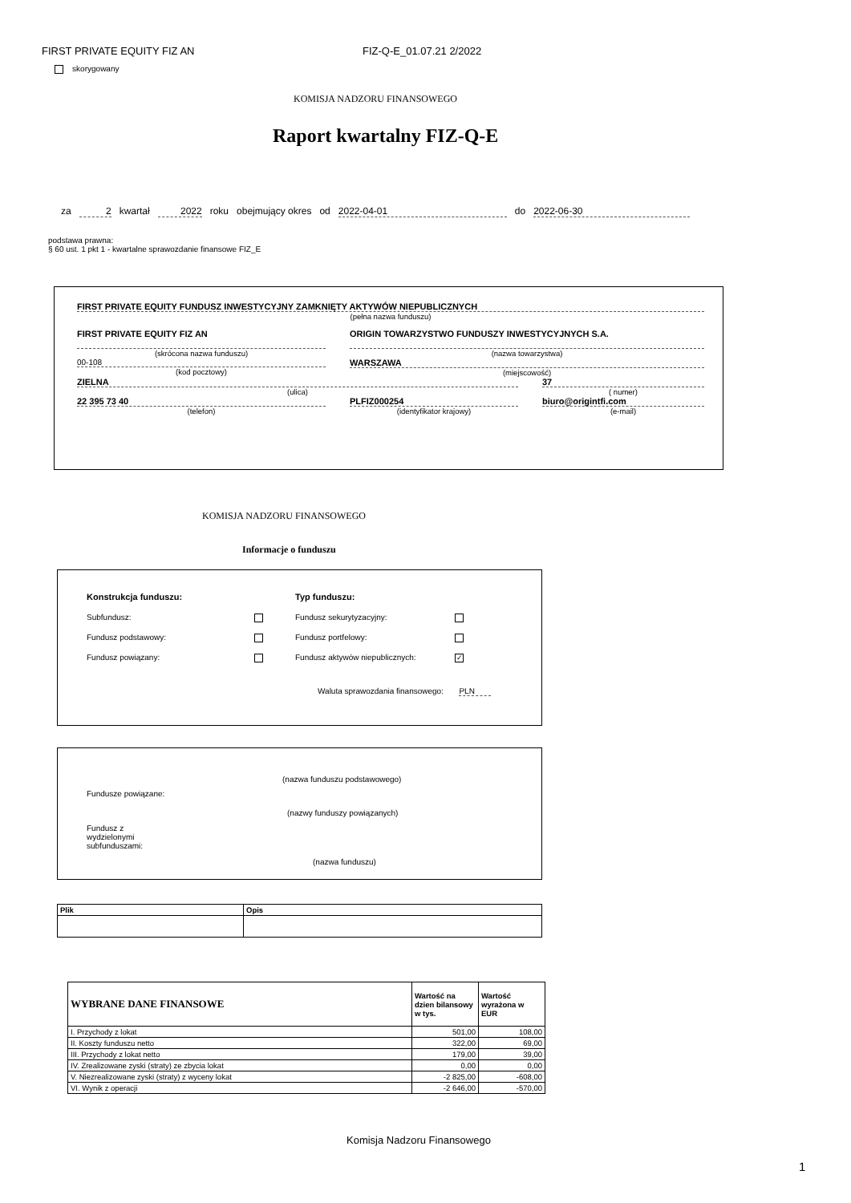FIRST PRIVATE EQUITY FIZ AN FIZ-Q-E_01.07.21 2/2022
skorygowany
KOMISJA NADZORU FINANSOWEGO
Raport kwartalny FIZ-Q-E
za 2 kwartał 2022 roku obejmujący okres od 2022-04-01 do 2022-06-30
podstawa prawna:
§ 60 ust. 1 pkt 1 - kwartalne sprawozdanie finansowe FIZ_E
FIRST PRIVATE EQUITY FUNDUSZ INWESTYCYJNY ZAMKNIĘTY AKTYWÓW NIEPUBLICZNYCH
(pełna nazwa funduszu)
FIRST PRIVATE EQUITY FIZ AN
(skrócona nazwa funduszu)
00-108
(kod pocztowy)
ORIGIN TOWARZYSTWO FUNDUSZY INWESTYCYJNYCH S.A.
(nazwa towarzystwa)
WARSZAWA
(miejscowość)
ZIELNA
(ulica)
37
( numer)
22 395 73 40
(telefon)
PLFIZ000254
(identyfikator krajowy)
biuro@origintfi.com
(e-mail)
KOMISJA NADZORU FINANSOWEGO
Informacje o funduszu
Konstrukcja funduszu:
Subfundusz:
Fundusz podstawowy:
Fundusz powiązany:
Typ funduszu:
Fundusz sekurytyzacyjny:
Fundusz portfelowy:
Fundusz aktywów niepublicznych: ✓
Waluta sprawozdania finansowego: PLN
(nazwa funduszu podstawowego)
Fundusze powiązane:
(nazwy funduszy powiązanych)
Fundusz z
wydzielonymi
subfunduszami:
(nazwa funduszu)
| Plik | Opis |
| --- | --- |
| WYBRANE DANE FINANSOWE | Wartość na dzien bilansowy w tys. | Wartość wyrażona w EUR |
| --- | --- | --- |
| I. Przychody z lokat | 501,00 | 108,00 |
| II. Koszty funduszu netto | 322,00 | 69,00 |
| III. Przychody z lokat netto | 179,00 | 39,00 |
| IV. Zrealizowane zyski (straty) ze zbycia lokat | 0,00 | 0,00 |
| V. Niezrealizowane zyski (straty) z wyceny lokat | -2 825,00 | -608,00 |
| VI. Wynik z operacji | -2 646,00 | -570,00 |
Komisja Nadzoru Finansowego
1